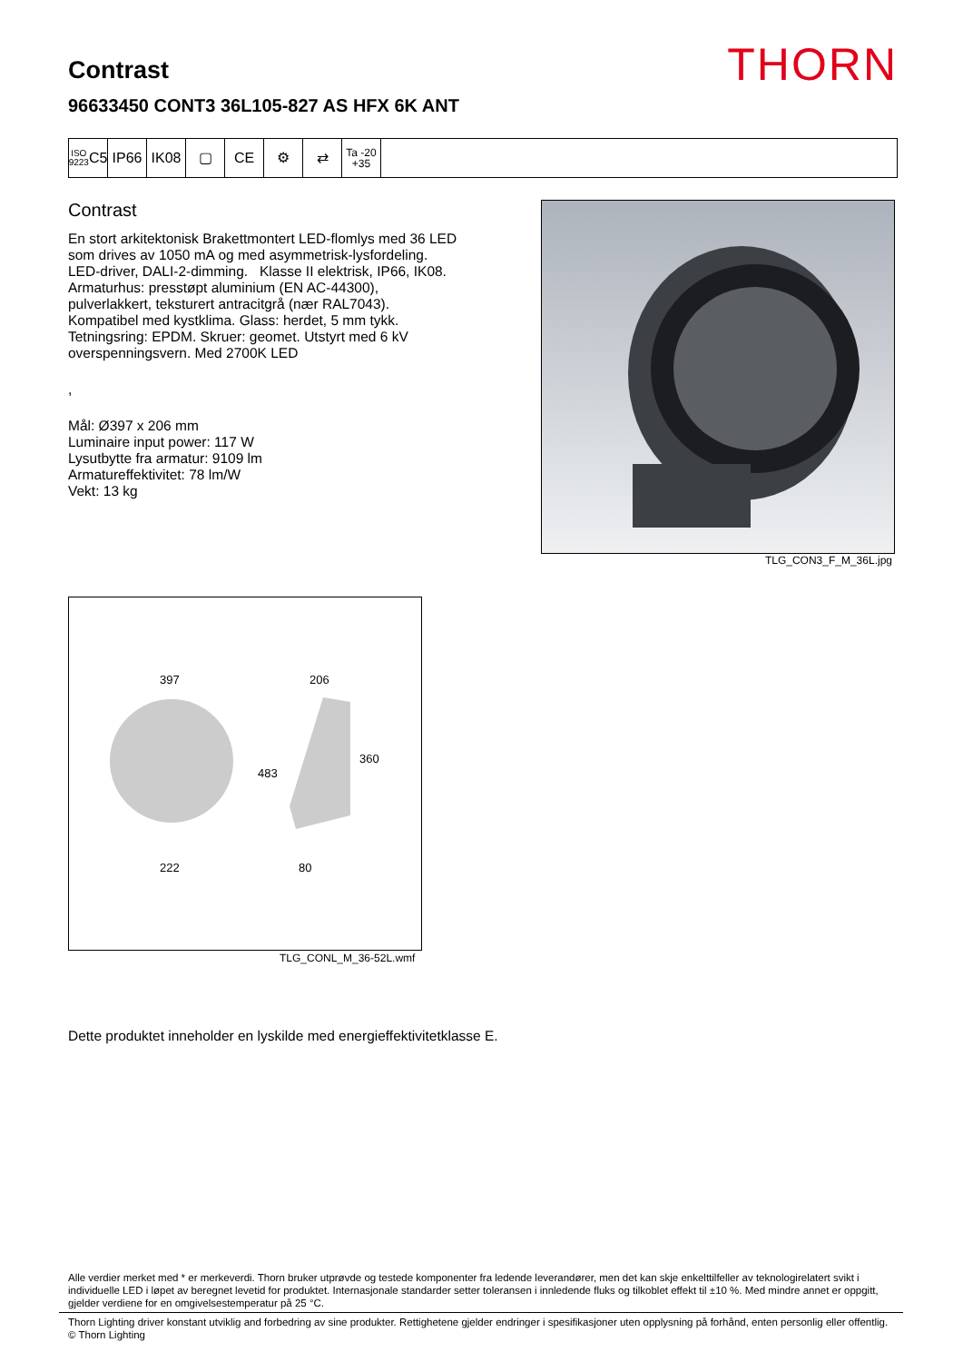THORN Contrast
96633450 CONT3 36L105-827 AS HFX 6K ANT
ISO 9223
C5
IP66 IK08 ▢ CE ⚙ ⇄
Ta -20
+35
Contrast
En stort arkitektonisk Brakettmontert LED-flomlys med 36 LED som drives av 1050 mA og med asymmetrisk-lysfordeling. LED-driver, DALI-2-dimming. Klasse II elektrisk, IP66, IK08. Armaturhus: presstøpt aluminium (EN AC-44300), pulverlakkert, teksturert antracitgrå (nær RAL7043). Kompatibel med kystklima. Glass: herdet, 5 mm tykk. Tetningsring: EPDM. Skruer: geomet. Utstyrt med 6 kV overspenningsvern. Med 2700K LED
,
Mål: Ø397 x 206 mm
Luminaire input power: 117 W
Lysutbytte fra armatur: 9109 lm
Armatureffektivitet: 78 lm/W
Vekt: 13 kg
TLG_CON3_F_M_36L.jpg
397
222
206
360
483
80
TLG_CONL_M_36-52L.wmf
Dette produktet inneholder en lyskilde med energieffektivitetklasse E.
Alle verdier merket med * er merkeverdi. Thorn bruker utprøvde og testede komponenter fra ledende leverandører, men det kan skje enkelttilfeller av teknologirelatert svikt i individuelle LED i løpet av beregnet levetid for produktet. Internasjonale standarder setter toleransen i innledende fluks og tilkoblet effekt til ±10 %. Med mindre annet er oppgitt, gjelder verdiene for en omgivelsestemperatur på 25 °C.
Thorn Lighting driver konstant utviklig and forbedring av sine produkter. Rettighetene gjelder endringer i spesifikasjoner uten opplysning på forhånd, enten personlig eller offentlig. © Thorn Lighting